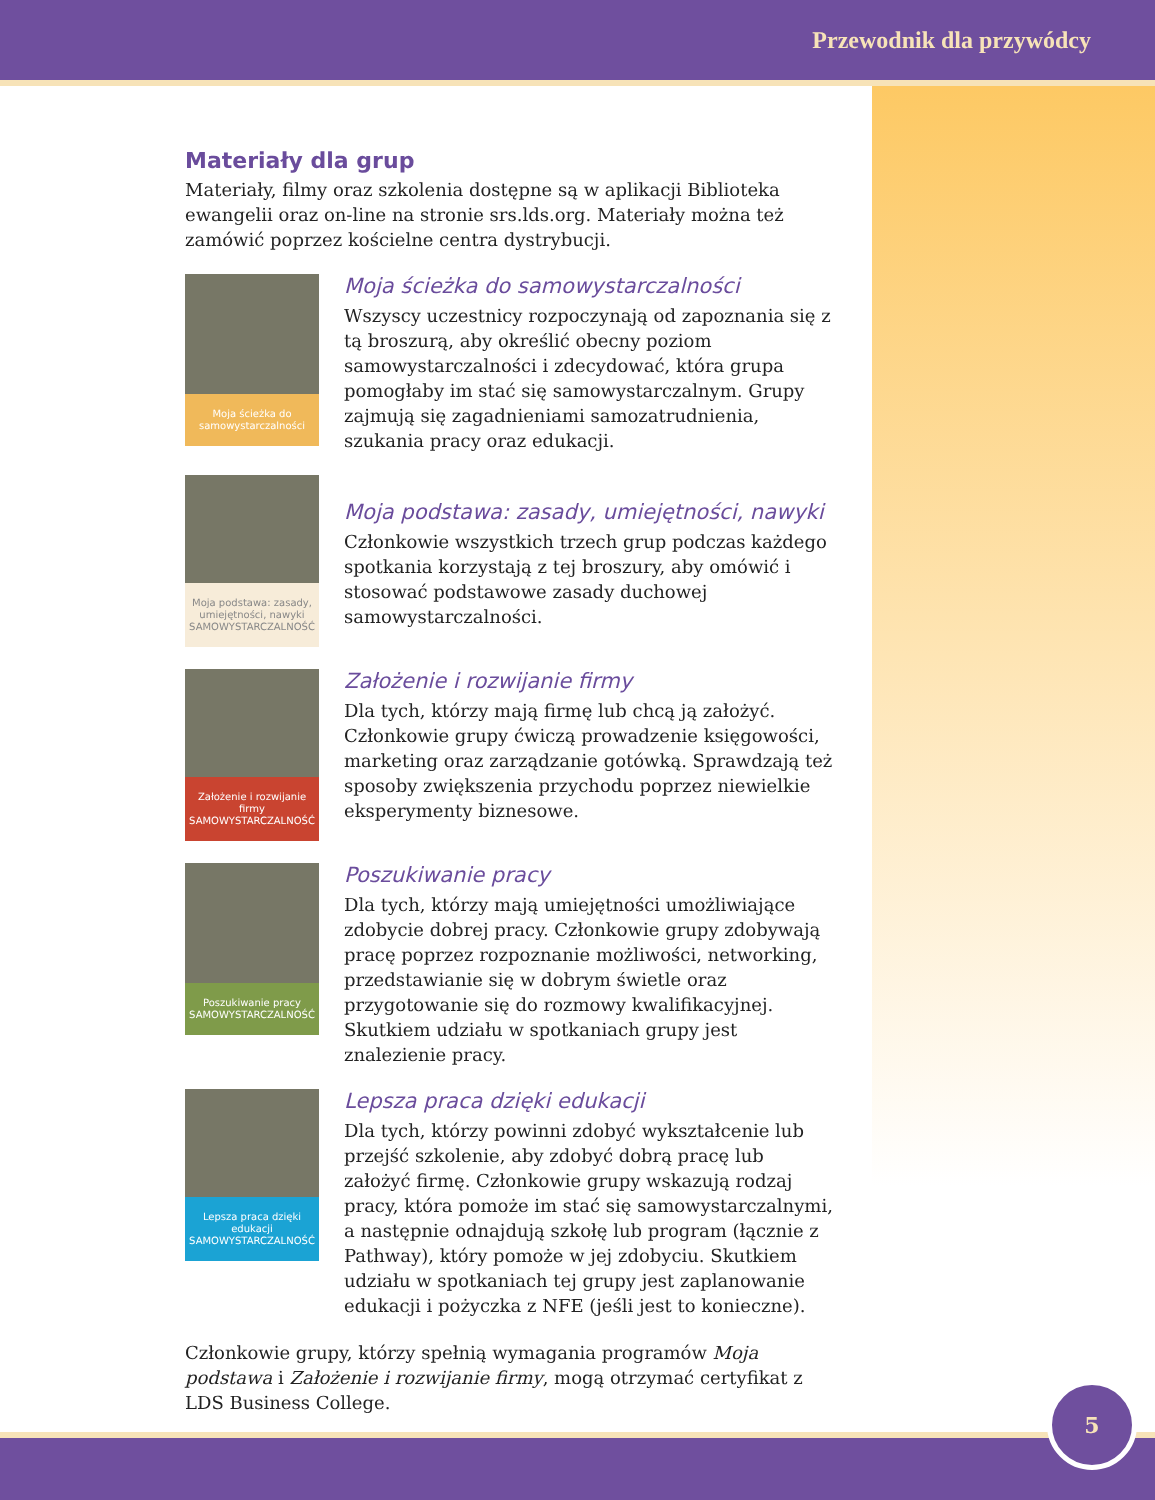Przewodnik dla przywódcy
Materiały dla grup
Materiały, filmy oraz szkolenia dostępne są w aplikacji Biblioteka ewangelii oraz on-line na stronie srs.lds.org. Materiały można też zamówić poprzez kościelne centra dystrybucji.
Moja ścieżka do samowystarczalności
Moja ścieżka do samowystarczalności
Wszyscy uczestnicy rozpoczynają od zapoznania się z tą broszurą, aby określić obecny poziom samowystarczalności i zdecydować, która grupa pomogłaby im stać się samowystarczalnym. Grupy zajmują się zagadnieniami samozatrudnienia, szukania pracy oraz edukacji.
Moja podstawa: zasady, umiejętności, nawyki
SAMOWYSTARCZALNOŚĆ
Moja podstawa: zasady, umiejętności, nawyki
Członkowie wszystkich trzech grup podczas każdego spotkania korzystają z tej broszury, aby omówić i stosować podstawowe zasady duchowej samowystarczalności.
Założenie i rozwijanie firmy
SAMOWYSTARCZALNOŚĆ
Założenie i rozwijanie firmy
Dla tych, którzy mają firmę lub chcą ją założyć. Członkowie grupy ćwiczą prowadzenie księgowości, marketing oraz zarządzanie gotówką. Sprawdzają też sposoby zwiększenia przychodu poprzez niewielkie eksperymenty biznesowe.
Poszukiwanie pracy
SAMOWYSTARCZALNOŚĆ
Poszukiwanie pracy
Dla tych, którzy mają umiejętności umożliwiające zdobycie dobrej pracy. Członkowie grupy zdobywają pracę poprzez rozpoznanie możliwości, networking, przedstawianie się w dobrym świetle oraz przygotowanie się do rozmowy kwalifikacyjnej. Skutkiem udziału w spotkaniach grupy jest znalezienie pracy.
Lepsza praca dzięki edukacji
SAMOWYSTARCZALNOŚĆ
Lepsza praca dzięki edukacji
Dla tych, którzy powinni zdobyć wykształcenie lub przejść szkolenie, aby zdobyć dobrą pracę lub założyć firmę. Członkowie grupy wskazują rodzaj pracy, która pomoże im stać się samowystarczalnymi, a następnie odnajdują szkołę lub program (łącznie z Pathway), który pomoże w jej zdobyciu. Skutkiem udziału w spotkaniach tej grupy jest zaplanowanie edukacji i pożyczka z NFE (jeśli jest to konieczne).
Członkowie grupy, którzy spełnią wymagania programów Moja podstawa i Założenie i rozwijanie firmy, mogą otrzymać certyfikat z LDS Business College.
5